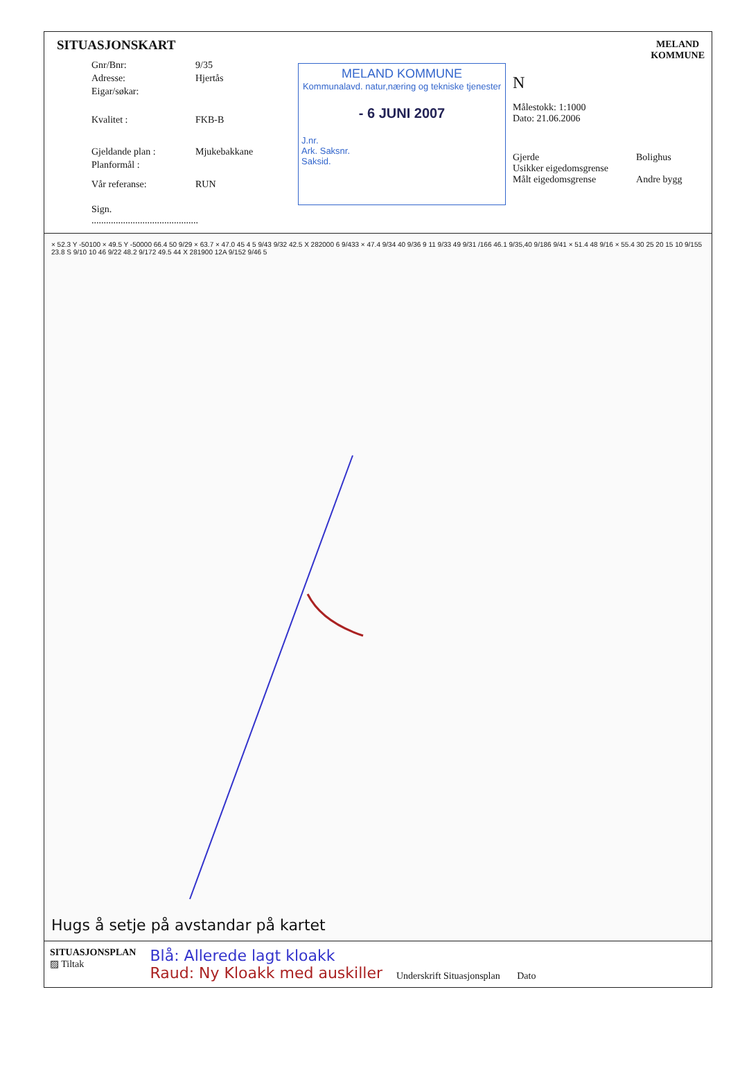SITUASJONSKART
Gnr/Bnr: 9/35
Adresse: Hjertås
Eigar/søkar:
Kvalitet : FKB-B
Gjeldande plan : Mjukebakkane
Planformål :
Vår referanse: RUN
Sign. ............................................
MELAND KOMMUNE
Kommunalavd. natur,næring og tekniske tjenester
- 6 JUNI 2007
J.nr.
Ark. Saksnr.
Saksid.
N
MELAND
KOMMUNE
Målestokk: 1:1000
Dato: 21.06.2006
Gjerde
Usikker eigedomsgrense
Målt eigedomsgrense
Bolighus
Andre bygg
× 52.3 Y -50100 × 49.5 Y -50000 66.4 50 9/29 × 63.7 × 47.0 45 4 5 9/43 9/32 42.5 X 282000 6 9/433 × 47.4 9/34 40 9/36 9 11 9/33 49 9/31 /166 46.1 9/35,40 9/186 9/41 × 51.4 48 9/16 × 55.4 30 25 20 15 10 9/155 23.8 S 9/10 10 46 9/22 48.2 9/172 49.5 44 X 281900 12A 9/152 9/46 5
Hugs å setje på avstandar på kartet
SITUASJONSPLAN
▨ Tiltak
Blå: Allerede lagt kloakk
Raud: Ny Kloakk med auskiller
Underskrift Situasjonsplan Dato